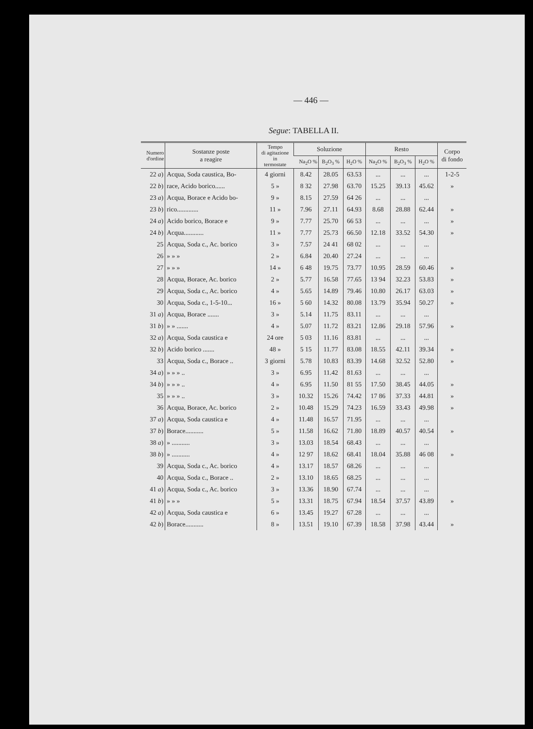— 446 —
Segue: TABELLA II.
| Numero d'ordine | Sostanze poste a reagire | Tempo di agitazione in termostate | Soluzione | | | Resto | | | Corpo di fondo |
| --- | --- | --- | --- | --- | --- | --- | --- | --- | --- |
| | | | Na<sub>2</sub>O % | B<sub>2</sub>O<sub>3</sub> % | H<sub>2</sub>O % | Na<sub>2</sub>O % | B<sub>2</sub>O<sub>3</sub> % | H<sub>2</sub>O % | |
| 22 a ) | Acqua, Soda caustica, Bo- | 4 giorni | 8.42 | 28.05 | 63.53 | ... | ... | ... | 1-2-5 |
| 22 b ) | race, Acido borico...... | 5 » | 8 32 | 27.98 | 63.70 | 15.25 | 39.13 | 45.62 | » |
| 23 a ) | Acqua, Borace e Acido bo- | 9 » | 8.15 | 27.59 | 64 26 | ... | ... | ... | |
| 23 b ) | rico............. | 11 » | 7.96 | 27.11 | 64.93 | 8.68 | 28.88 | 62.44 | » |
| 24 a ) | Acido borico, Borace e | 9 » | 7.77 | 25.70 | 66 53 | ... | ... | ... | » |
| 24 b ) | Acqua............ | 11 » | 7.77 | 25.73 | 66.50 | 12.18 | 33.52 | 54.30 | » |
| 25 | Acqua, Soda c., Ac. borico | 3 » | 7.57 | 24 41 | 68 02 | ... | ... | ... | |
| 26 | » » » | 2 » | 6.84 | 20.40 | 27.24 | ... | ... | ... | |
| 27 | » » » | 14 » | 6 48 | 19.75 | 73.77 | 10.95 | 28.59 | 60.46 | » |
| 28 | Acqua, Borace, Ac. borico | 2 » | 5.77 | 16.58 | 77.65 | 13 94 | 32.23 | 53.83 | » |
| 29 | Acqua, Soda c., Ac. borico | 4 » | 5.65 | 14.89 | 79.46 | 10.80 | 26.17 | 63.03 | » |
| 30 | Acqua, Soda c., 1-5-10... | 16 » | 5 60 | 14.32 | 80.08 | 13.79 | 35.94 | 50.27 | » |
| 31 a ) | Acqua, Borace ....... | 3 » | 5.14 | 11.75 | 83.11 | ... | ... | ... | |
| 31 b ) | » » ....... | 4 » | 5.07 | 11.72 | 83.21 | 12.86 | 29.18 | 57.96 | » |
| 32 a ) | Acqua, Soda caustica e | 24 ore | 5 03 | 11.16 | 83.81 | ... | ... | ... | |
| 32 b ) | Acido borico ....... | 48 » | 5 15 | 11.77 | 83.08 | 18.55 | 42.11 | 39.34 | » |
| 33 | Acqua, Soda c., Borace .. | 3 giorni | 5.78 | 10.83 | 83.39 | 14.68 | 32.52 | 52.80 | » |
| 34 a ) | » » » .. | 3 » | 6.95 | 11.42 | 81.63 | ... | ... | ... | |
| 34 b ) | » » » .. | 4 » | 6.95 | 11.50 | 81 55 | 17.50 | 38.45 | 44.05 | » |
| 35 | » » » .. | 3 » | 10.32 | 15.26 | 74.42 | 17 86 | 37.33 | 44.81 | » |
| 36 | Acqua, Borace, Ac. borico | 2 » | 10.48 | 15.29 | 74.23 | 16.59 | 33.43 | 49.98 | » |
| 37 a ) | Acqua, Soda caustica e | 4 » | 11.48 | 16.57 | 71.95 | ... | ... | ... | |
| 37 b ) | Borace........... | 5 » | 11.58 | 16.62 | 71.80 | 18.89 | 40.57 | 40.54 | » |
| 38 a ) | » ........... | 3 » | 13.03 | 18.54 | 68.43 | ... | ... | ... | |
| 38 b ) | » ........... | 4 » | 12 97 | 18.62 | 68.41 | 18.04 | 35.88 | 46 08 | » |
| 39 | Acqua, Soda c., Ac. borico | 4 » | 13.17 | 18.57 | 68.26 | ... | ... | ... | |
| 40 | Acqua, Soda c., Borace .. | 2 » | 13.10 | 18.65 | 68.25 | ... | ... | ... | |
| 41 a ) | Acqua, Soda c., Ac. borico | 3 » | 13.36 | 18.90 | 67.74 | ... | ... | ... | |
| 41 b ) | » » » | 5 » | 13.31 | 18.75 | 67.94 | 18.54 | 37.57 | 43.89 | » |
| 42 a ) | Acqua, Soda caustica e | 6 » | 13.45 | 19.27 | 67.28 | ... | ... | ... | |
| 42 b ) | Borace........... | 8 » | 13.51 | 19.10 | 67.39 | 18.58 | 37.98 | 43.44 | » |